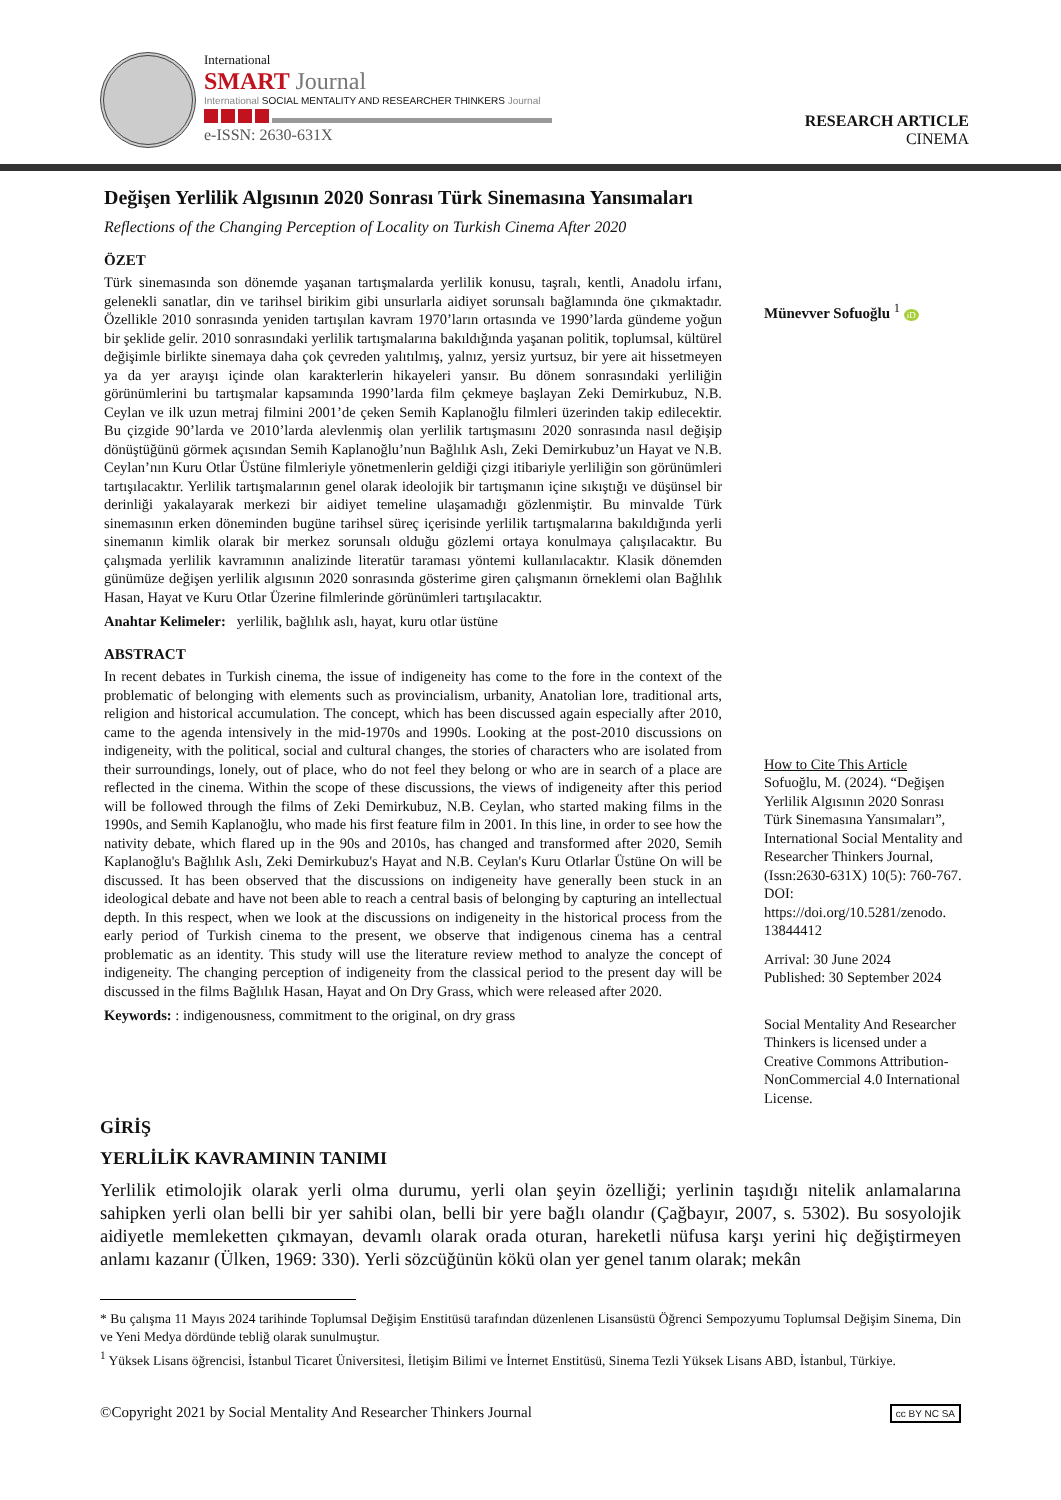International
SMART Journal
International SOCIAL MENTALITY AND RESEARCHER THINKERS Journal
e-ISSN: 2630-631X
RESEARCH ARTICLE
CINEMA
Değişen Yerlilik Algısının 2020 Sonrası Türk Sinemasına Yansımaları
Reflections of the Changing Perception of Locality on Turkish Cinema After 2020
ÖZET
Türk sinemasında son dönemde yaşanan tartışmalarda yerlilik konusu, taşralı, kentli, Anadolu irfanı, gelenekli sanatlar, din ve tarihsel birikim gibi unsurlarla aidiyet sorunsalı bağlamında öne çıkmaktadır. Özellikle 2010 sonrasında yeniden tartışılan kavram 1970’ların ortasında ve 1990’larda gündeme yoğun bir şeklide gelir. 2010 sonrasındaki yerlilik tartışmalarına bakıldığında yaşanan politik, toplumsal, kültürel değişimle birlikte sinemaya daha çok çevreden yalıtılmış, yalnız, yersiz yurtsuz, bir yere ait hissetmeyen ya da yer arayışı içinde olan karakterlerin hikayeleri yansır. Bu dönem sonrasındaki yerliliğin görünümlerini bu tartışmalar kapsamında 1990’larda film çekmeye başlayan Zeki Demirkubuz, N.B. Ceylan ve ilk uzun metraj filmini 2001’de çeken Semih Kaplanoğlu filmleri üzerinden takip edilecektir. Bu çizgide 90’larda ve 2010’larda alevlenmiş olan yerlilik tartışmasını 2020 sonrasında nasıl değişip dönüştüğünü görmek açısından Semih Kaplanoğlu’nun Bağlılık Aslı, Zeki Demirkubuz’un Hayat ve N.B. Ceylan’nın Kuru Otlar Üstüne filmleriyle yönetmenlerin geldiği çizgi itibariyle yerliliğin son görünümleri tartışılacaktır. Yerlilik tartışmalarının genel olarak ideolojik bir tartışmanın içine sıkıştığı ve düşünsel bir derinliği yakalayarak merkezi bir aidiyet temeline ulaşamadığı gözlenmiştir. Bu minvalde Türk sinemasının erken döneminden bugüne tarihsel süreç içerisinde yerlilik tartışmalarına bakıldığında yerli sinemanın kimlik olarak bir merkez sorunsalı olduğu gözlemi ortaya konulmaya çalışılacaktır. Bu çalışmada yerlilik kavramının analizinde literatür taraması yöntemi kullanılacaktır. Klasik dönemden günümüze değişen yerlilik algısının 2020 sonrasında gösterime giren çalışmanın örneklemi olan Bağlılık Hasan, Hayat ve Kuru Otlar Üzerine filmlerinde görünümleri tartışılacaktır.
Anahtar Kelimeler: yerlilik, bağlılık aslı, hayat, kuru otlar üstüne
ABSTRACT
In recent debates in Turkish cinema, the issue of indigeneity has come to the fore in the context of the problematic of belonging with elements such as provincialism, urbanity, Anatolian lore, traditional arts, religion and historical accumulation. The concept, which has been discussed again especially after 2010, came to the agenda intensively in the mid-1970s and 1990s. Looking at the post-2010 discussions on indigeneity, with the political, social and cultural changes, the stories of characters who are isolated from their surroundings, lonely, out of place, who do not feel they belong or who are in search of a place are reflected in the cinema. Within the scope of these discussions, the views of indigeneity after this period will be followed through the films of Zeki Demirkubuz, N.B. Ceylan, who started making films in the 1990s, and Semih Kaplanoğlu, who made his first feature film in 2001. In this line, in order to see how the nativity debate, which flared up in the 90s and 2010s, has changed and transformed after 2020, Semih Kaplanoğlu's Bağlılık Aslı, Zeki Demirkubuz's Hayat and N.B. Ceylan's Kuru Otlarlar Üstüne On will be discussed. It has been observed that the discussions on indigeneity have generally been stuck in an ideological debate and have not been able to reach a central basis of belonging by capturing an intellectual depth. In this respect, when we look at the discussions on indigeneity in the historical process from the early period of Turkish cinema to the present, we observe that indigenous cinema has a central problematic as an identity. This study will use the literature review method to analyze the concept of indigeneity. The changing perception of indigeneity from the classical period to the present day will be discussed in the films Bağlılık Hasan, Hayat and On Dry Grass, which were released after 2020.
Keywords: : indigenousness, commitment to the original, on dry grass
Münevver Sofuoğlu <sup>1</sup> iD
How to Cite This Article
Sofuoğlu, M. (2024). “Değişen Yerlilik Algısının 2020 Sonrası Türk Sinemasına Yansımaları”, International Social Mentality and Researcher Thinkers Journal, (Issn:2630-631X) 10(5): 760-767. DOI: https://doi.org/10.5281/zenodo. 13844412
Arrival: 30 June 2024
Published: 30 September 2024
Social Mentality And Researcher Thinkers is licensed under a Creative Commons Attribution-NonCommercial 4.0 International License.
GİRİŞ
YERLİLİK KAVRAMININ TANIMI
Yerlilik etimolojik olarak yerli olma durumu, yerli olan şeyin özelliği; yerlinin taşıdığı nitelik anlamalarına sahipken yerli olan belli bir yer sahibi olan, belli bir yere bağlı olandır (Çağbayır, 2007, s. 5302). Bu sosyolojik aidiyetle memleketten çıkmayan, devamlı olarak orada oturan, hareketli nüfusa karşı yerini hiç değiştirmeyen anlamı kazanır (Ülken, 1969: 330). Yerli sözcüğünün kökü olan yer genel tanım olarak; mekân
* Bu çalışma 11 Mayıs 2024 tarihinde Toplumsal Değişim Enstitüsü tarafından düzenlenen Lisansüstü Öğrenci Sempozyumu Toplumsal Değişim Sinema, Din ve Yeni Medya dördünde tebliğ olarak sunulmuştur.
<sup>1</sup> Yüksek Lisans öğrencisi, İstanbul Ticaret Üniversitesi, İletişim Bilimi ve İnternet Enstitüsü, Sinema Tezli Yüksek Lisans ABD, İstanbul, Türkiye.
©Copyright 2021 by Social Mentality And Researcher Thinkers Journal cc BY NC SA